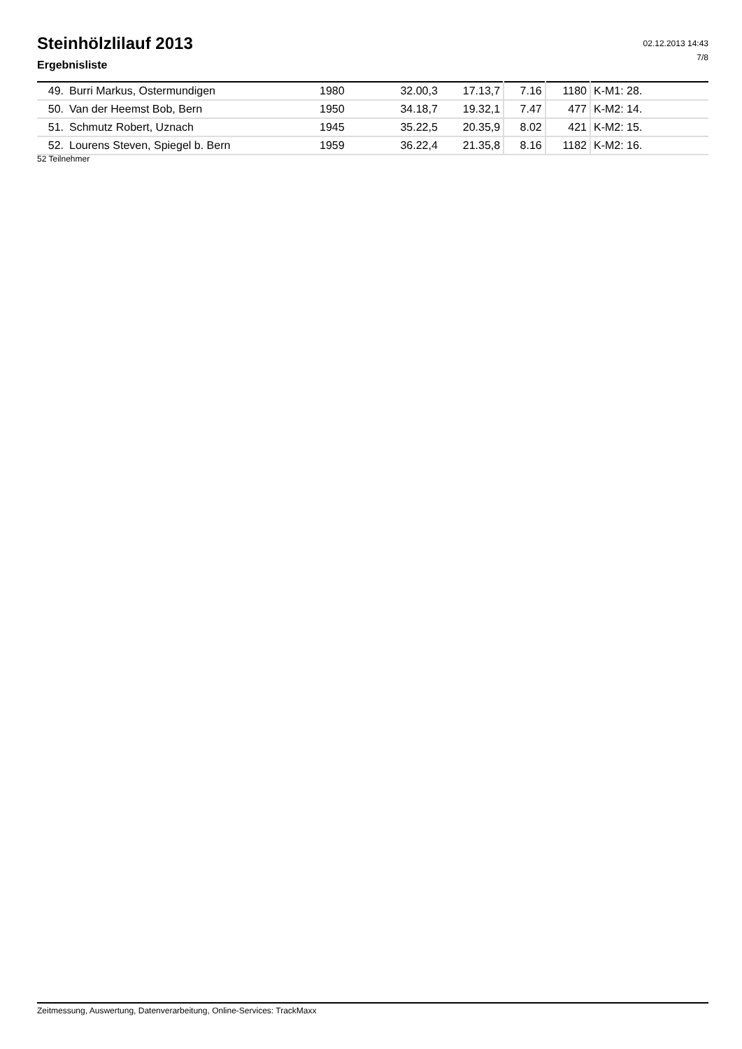Steinhölzlilauf 2013
Ergebnisliste
02.12.2013 14:43
7/8
| 49. | Burri Markus, Ostermundigen | 1980 | 32.00,3 | 17.13,7 | 7.16 | 1180 | K-M1: 28. |
| 50. | Van der Heemst Bob, Bern | 1950 | 34.18,7 | 19.32,1 | 7.47 | 477 | K-M2: 14. |
| 51. | Schmutz Robert, Uznach | 1945 | 35.22,5 | 20.35,9 | 8.02 | 421 | K-M2: 15. |
| 52. | Lourens Steven, Spiegel b. Bern | 1959 | 36.22,4 | 21.35,8 | 8.16 | 1182 | K-M2: 16. |
52 Teilnehmer
Zeitmessung, Auswertung, Datenverarbeitung, Online-Services: TrackMaxx